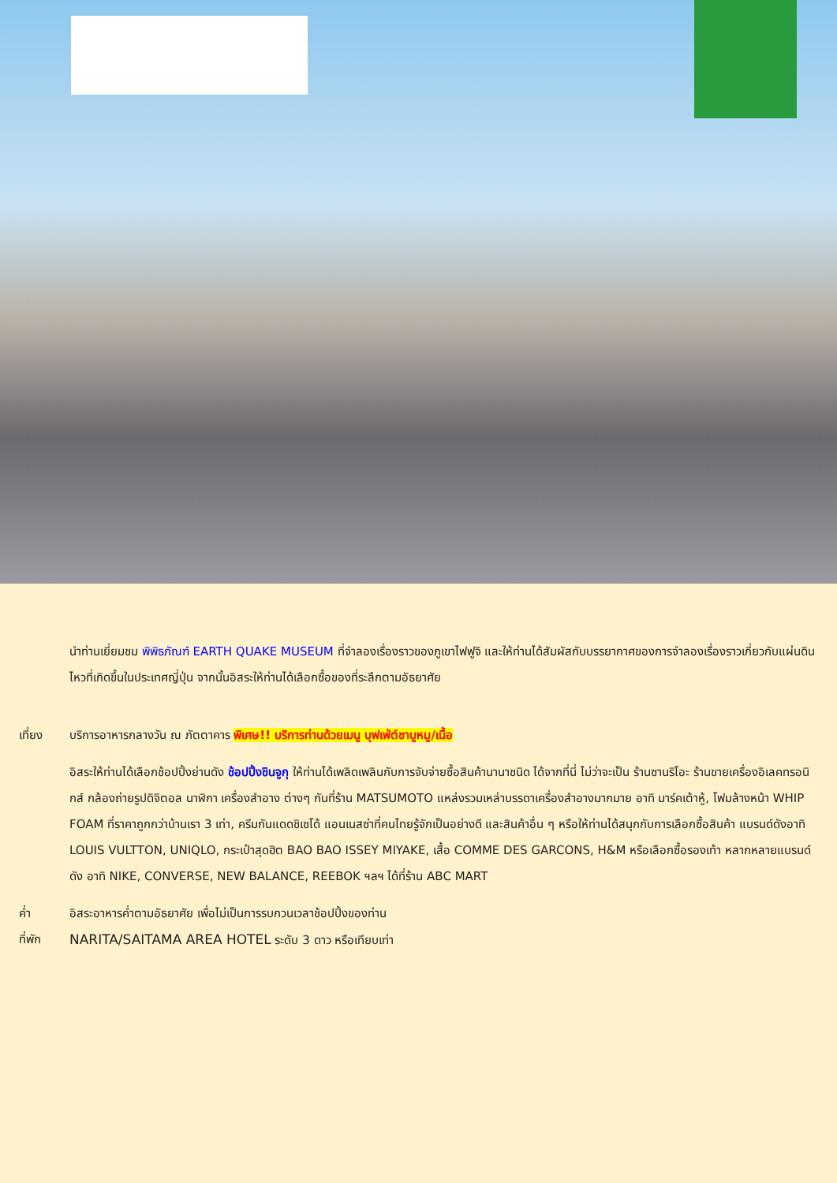นำท่านเยี่ยมชม พิพิธภัณฑ์ EARTH QUAKE MUSEUM ที่จำลองเรื่องราวของภูเขาไฟฟูจิ และให้ท่านได้สัมผัสกับบรรยากาศของการจำลองเรื่องราวเกี่ยวกับแผ่นดินไหวที่เกิดขึ้นในประเทศญี่ปุ่น จากนั้นอิสระให้ท่านได้เลือกซื้อของที่ระลึกตามอัธยาศัย
เที่ยง บริการอาหารกลางวัน ณ ภัตตาคาร พิเศษ!! บริการท่านด้วยเมนู บุฟเฟ่ต์ชาบูหมู/เนื้อ
อิสระให้ท่านได้เลือกช้อปปิ้งย่านดัง ช้อปปิ้งชินจูกุ ให้ท่านได้เพลิดเพลินกับการจับจ่ายซื้อสินค้านานาชนิด ได้จากที่นี่ ไม่ว่าจะเป็น ร้านซานริโอะ ร้านขายเครื่องอิเลคทรอนิกส์ กล้องถ่ายรูปดิจิตอล นาฬิกา เครื่องสำอาง ต่างๆ กันที่ร้าน MATSUMOTO แหล่งรวมเหล่าบรรดาเครื่องสำอางมากมาย อาทิ มาร์คเต้าหู้, โฟมล้างหน้า WHIP FOAM ที่ราคาถูกกว่าบ้านเรา 3 เท่า, ครีมกันแดดชิเซโด้ แอนเนสซ่าที่คนไทยรู้จักเป็นอย่างดี และสินค้าอื่น ๆ หรือให้ท่านได้สนุกกับการเลือกซื้อสินค้า แบรนด์ดังอาทิ LOUIS VULTTON, UNIQLO, กระเป๋าสุดฮิต BAO BAO ISSEY MIYAKE, เสื้อ COMME DES GARCONS, H&M หรือเลือกซื้อรองเท้า หลากหลายแบรนด์ดัง อาทิ NIKE, CONVERSE, NEW BALANCE, REEBOK ฯลฯ ได้ที่ร้าน ABC MART
ค่ำ อิสระอาหารค่ำตามอัธยาศัย เพื่อไม่เป็นการรบกวนเวลาช้อปปิ้งของท่าน
ที่พัก NARITA/SAITAMA AREA HOTEL ระดับ 3 ดาว หรือเทียบเท่า